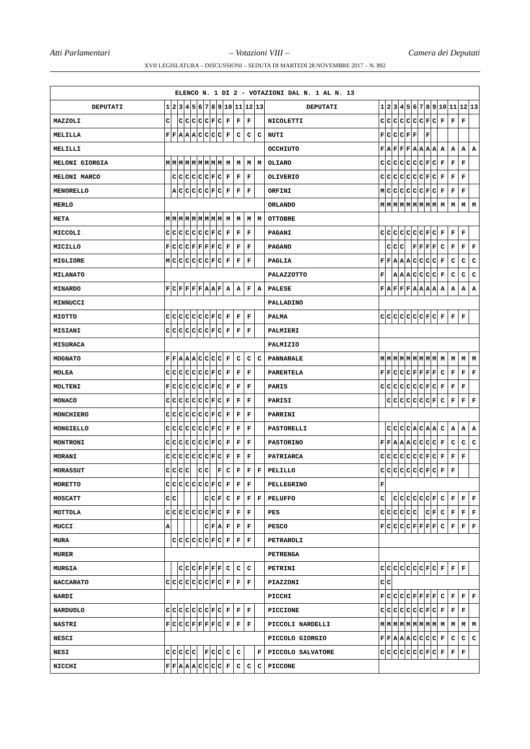Atti Parlamentari – Votazioni VIII – Camera dei Deputati
XVII LEGISLATURA – DISCUSSIONI – SEDUTA DI MARTEDÌ 28 NOVEMBRE 2017 – N. 892
| ELENCO N. 1 DI 2 - VOTAZIONI DAL N. 1 AL N. 13 | | | | | | | | | | | | | | | | | | | | | | | | | | | |
| --- | --- | --- | --- | --- | --- | --- | --- | --- | --- | --- | --- | --- | --- | --- | --- | --- | --- | --- | --- | --- | --- | --- | --- | --- | --- | --- | --- |
| DEPUTATI | 1 | 2 | 3 | 4 | 5 | 6 | 7 | 8 | 9 | 10 | 11 | 12 | 13 | DEPUTATI | 1 | 2 | 3 | 4 | 5 | 6 | 7 | 8 | 9 | 10 | 11 | 12 | 13 |
| MAZZOLI | C | | C | C | C | C | C | F | C | F | F | F | | NICOLETTI | C | C | C | C | C | C | C | F | C | F | F | F | |
| MELILLA | F | F | A | A | A | C | C | C | C | F | C | C | C | NUTI | F | C | C | C | F | F | | F | | | | | |
| MELILLI | | | | | | | | | | | | | | OCCHIUTO | F | A | F | F | F | A | A | A | A | A | A | A | A |
| MELONI GIORGIA | M | M | M | M | M | M | M | M | M | M | M | M | M | OLIARO | C | C | C | C | C | C | C | F | C | F | F | F | |
| MELONI MARCO | | C | C | C | C | C | C | F | C | F | F | F | | OLIVERIO | C | C | C | C | C | C | C | F | C | F | F | F | |
| MENORELLO | | A | C | C | C | C | C | F | C | F | F | F | | ORFINI | M | C | C | C | C | C | C | F | C | F | F | F | |
| MERLO | | | | | | | | | | | | | | ORLANDO | M | M | M | M | M | M | M | M | M | M | M | M | M |
| META | M | M | M | M | M | M | M | M | M | M | M | M | M | OTTOBRE | | | | | | | | | | | | | |
| MICCOLI | C | C | C | C | C | C | C | F | C | F | F | F | | PAGANI | C | C | C | C | C | C | C | F | C | F | F | F | |
| MICILLO | F | C | C | C | F | F | F | F | C | F | F | F | | PAGANO | | C | C | C | | F | F | F | F | C | F | F | F |
| MIGLIORE | M | C | C | C | C | C | C | F | C | F | F | F | | PAGLIA | F | F | A | A | A | C | C | C | C | F | C | C | C |
| MILANATO | | | | | | | | | | | | | | PALAZZOTTO | F | | A | A | A | C | C | C | C | F | C | C | C |
| MINARDO | F | C | F | F | F | F | A | A | F | A | A | F | A | PALESE | F | A | F | F | F | A | A | A | A | A | A | A | A |
| MINNUCCI | | | | | | | | | | | | | | PALLADINO | | | | | | | | | | | | | |
| MIOTTO | C | C | C | C | C | C | C | F | C | F | F | F | | PALMA | C | C | C | C | C | C | C | F | C | F | F | F | |
| MISIANI | C | C | C | C | C | C | C | F | C | F | F | F | | PALMIERI | | | | | | | | | | | | | |
| MISURACA | | | | | | | | | | | | | | PALMIZIO | | | | | | | | | | | | | |
| MOGNATO | F | F | A | A | A | C | C | C | C | F | C | C | C | PANNARALE | M | M | M | M | M | M | M | M | M | M | M | M | M |
| MOLEA | C | C | C | C | C | C | C | F | C | F | F | F | | PARENTELA | F | F | C | C | C | F | F | F | F | C | F | F | F |
| MOLTENI | F | C | C | C | C | C | C | F | C | F | F | F | | PARIS | C | C | C | C | C | C | C | F | C | F | F | F | |
| MONACO | C | C | C | C | C | C | C | F | C | F | F | F | | PARISI | | C | C | C | C | C | C | C | F | C | F | F | F |
| MONCHIERO | C | C | C | C | C | C | C | F | C | F | F | F | | PARRINI | | | | | | | | | | | | | |
| MONGIELLO | C | C | C | C | C | C | C | F | C | F | F | F | | PASTORELLI | | C | C | C | C | A | C | A | A | C | A | A | A |
| MONTRONI | C | C | C | C | C | C | C | F | C | F | F | F | | PASTORINO | F | F | A | A | A | C | C | C | C | F | C | C | C |
| MORANI | C | C | C | C | C | C | C | F | C | F | F | F | | PATRIARCA | C | C | C | C | C | C | C | F | C | F | F | F | |
| MORASSUT | C | C | C | C | | C | C | | F | C | F | F | F | PELILLO | C | C | C | C | C | C | C | F | C | F | F | | |
| MORETTO | C | C | C | C | C | C | C | F | C | F | F | F | | PELLEGRINO | F | | | | | | | | | | | | |
| MOSCATT | C | C | | | | | C | C | F | C | F | F | F | PELUFFO | C | | C | C | C | C | C | C | F | C | F | F | F |
| MOTTOLA | C | C | C | C | C | C | C | F | C | F | F | F | | PES | C | C | C | C | C | C | | C | F | C | F | F | F |
| MUCCI | A | | | | | | C | F | A | F | F | F | | PESCO | F | C | C | C | C | F | F | F | F | C | F | F | F |
| MURA | | C | C | C | C | C | C | F | C | F | F | F | | PETRAROLI | | | | | | | | | | | | | |
| MURER | | | | | | | | | | | | | | PETRENGA | | | | | | | | | | | | | |
| MURGIA | | | C | C | C | F | F | F | F | C | C | C | | PETRINI | C | C | C | C | C | C | C | F | C | F | F | F | |
| NACCARATO | C | C | C | C | C | C | C | F | C | F | F | F | | PIAZZONI | C | C | | | | | | | | | | | |
| NARDI | | | | | | | | | | | | | | PICCHI | F | C | C | C | C | F | F | F | F | C | F | F | F |
| NARDUOLO | C | C | C | C | C | C | C | F | C | F | F | F | | PICCIONE | C | C | C | C | C | C | C | F | C | F | F | F | |
| NASTRI | F | C | C | C | F | F | F | F | C | F | F | F | | PICCOLI NARDELLI | M | M | M | M | M | M | M | M | M | M | M | M | M |
| NESCI | | | | | | | | | | | | | | PICCOLO GIORGIO | F | F | A | A | A | C | C | C | C | F | C | C | C |
| NESI | C | C | C | C | C | | F | C | C | C | C | | F | PICCOLO SALVATORE | C | C | C | C | C | C | C | F | C | F | F | F | |
| NICCHI | F | F | A | A | A | C | C | C | C | F | C | C | C | PICCONE | | | | | | | | | | | | | |